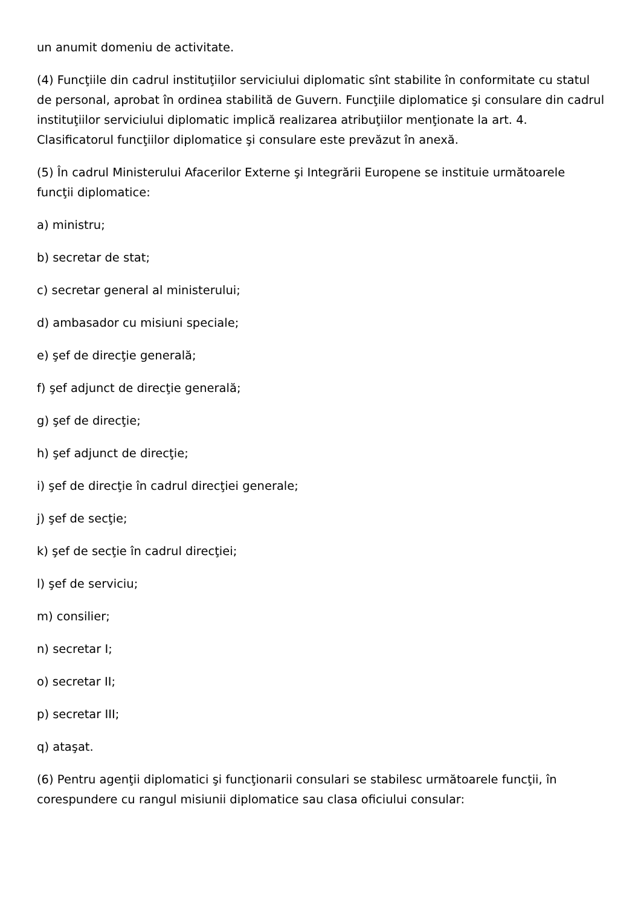un anumit domeniu de activitate.
(4) Funcţiile din cadrul instituţiilor serviciului diplomatic sînt stabilite în conformitate cu statul de personal, aprobat în ordinea stabilită de Guvern. Funcţiile diplomatice şi consulare din cadrul instituţiilor serviciului diplomatic implică realizarea atribuţiilor menţionate la art. 4. Clasificatorul funcţiilor diplomatice şi consulare este prevăzut în anexă.
(5) În cadrul Ministerului Afacerilor Externe şi Integrării Europene se instituie următoarele funcţii diplomatice:
a) ministru;
b) secretar de stat;
c) secretar general al ministerului;
d) ambasador cu misiuni speciale;
e) şef de direcţie generală;
f) şef adjunct de direcţie generală;
g) şef de direcţie;
h) şef adjunct de direcţie;
i) şef de direcţie în cadrul direcţiei generale;
j) şef de secţie;
k) şef de secţie în cadrul direcţiei;
l) şef de serviciu;
m) consilier;
n) secretar I;
o) secretar II;
p) secretar III;
q) ataşat.
(6) Pentru agenţii diplomatici şi funcţionarii consulari se stabilesc următoarele funcţii, în corespundere cu rangul misiunii diplomatice sau clasa oficiului consular: